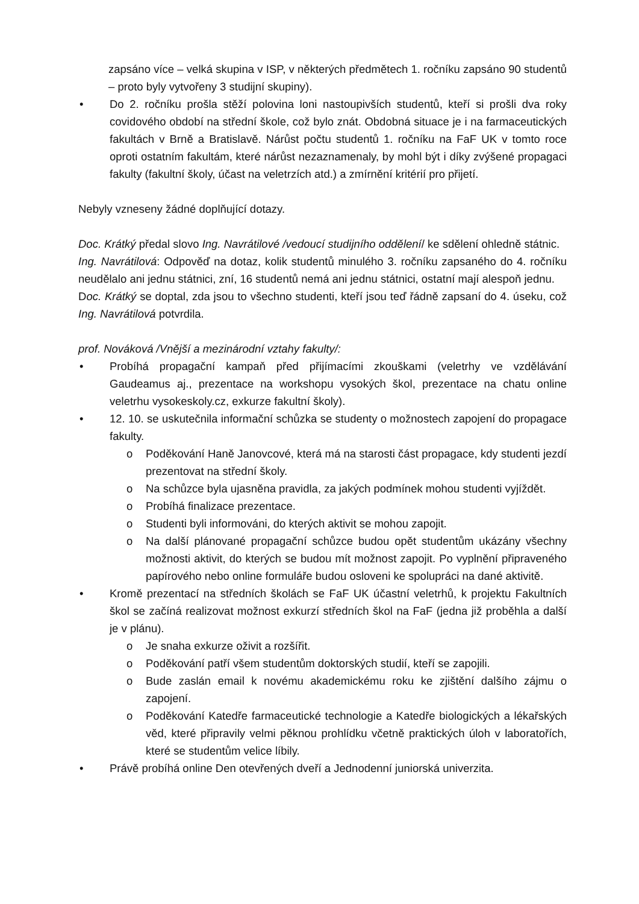zapsáno více – velká skupina v ISP, v některých předmětech 1. ročníku zapsáno 90 studentů – proto byly vytvořeny 3 studijní skupiny).
• Do 2. ročníku prošla stěží polovina loni nastoupivších studentů, kteří si prošli dva roky covidového období na střední škole, což bylo znát. Obdobná situace je i na farmaceutických fakultách v Brně a Bratislavě. Nárůst počtu studentů 1. ročníku na FaF UK v tomto roce oproti ostatním fakultám, které nárůst nezaznamenaly, by mohl být i díky zvýšené propagaci fakulty (fakultní školy, účast na veletrzích atd.) a zmírnění kritérií pro přijetí.
Nebyly vzneseny žádné doplňující dotazy.
Doc. Krátký předal slovo Ing. Navrátilové /vedoucí studijního oddělení/ ke sdělení ohledně státnic.
Ing. Navrátilová: Odpověď na dotaz, kolik studentů minulého 3. ročníku zapsaného do 4. ročníku neudělalo ani jednu státnici, zní, 16 studentů nemá ani jednu státnici, ostatní mají alespoň jednu.
Doc. Krátký se doptal, zda jsou to všechno studenti, kteří jsou teď řádně zapsaní do 4. úseku, což Ing. Navrátilová potvrdila.
prof. Nováková /Vnější a mezinárodní vztahy fakulty/:
• Probíhá propagační kampaň před přijímacími zkouškami (veletrhy ve vzdělávání Gaudeamus aj., prezentace na workshopu vysokých škol, prezentace na chatu online veletrhu vysokeskoly.cz, exkurze fakultní školy).
• 12. 10. se uskutečnila informační schůzka se studenty o možnostech zapojení do propagace fakulty.
o Poděkování Haně Janovcové, která má na starosti část propagace, kdy studenti jezdí prezentovat na střední školy.
o Na schůzce byla ujasněna pravidla, za jakých podmínek mohou studenti vyjíždět.
o Probíhá finalizace prezentace.
o Studenti byli informováni, do kterých aktivit se mohou zapojit.
o Na další plánované propagační schůzce budou opět studentům ukázány všechny možnosti aktivit, do kterých se budou mít možnost zapojit. Po vyplnění připraveného papírového nebo online formuláře budou osloveni ke spolupráci na dané aktivitě.
• Kromě prezentací na středních školách se FaF UK účastní veletrhů, k projektu Fakultních škol se začíná realizovat možnost exkurzí středních škol na FaF (jedna již proběhla a další je v plánu).
o Je snaha exkurze oživit a rozšířit.
o Poděkování patří všem studentům doktorských studií, kteří se zapojili.
o Bude zaslán email k novému akademickému roku ke zjištění dalšího zájmu o zapojení.
o Poděkování Katedře farmaceutické technologie a Katedře biologických a lékařských věd, které připravily velmi pěknou prohlídku včetně praktických úloh v laboratořích, které se studentům velice líbily.
• Právě probíhá online Den otevřených dveří a Jednodenní juniorská univerzita.